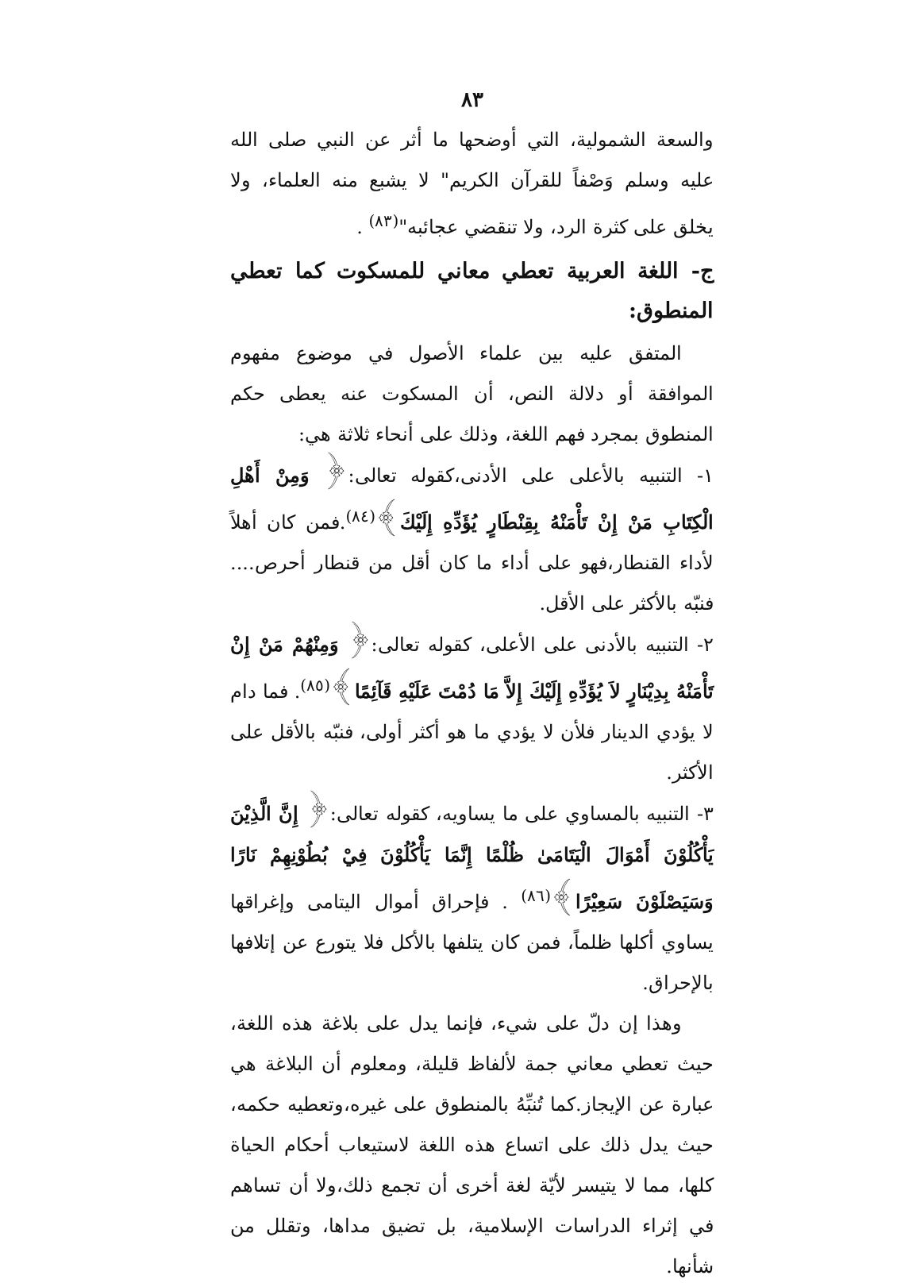٨٣
والسعة الشمولية، التي أوضحها ما أثر عن النبي صلى الله عليه وسلم وَصْفاً للقرآن الكريم" لا يشبع منه العلماء، ولا يخلق على كثرة الرد، ولا تنقضي عجائبه"<sup>(٨٣)</sup> .
ج- اللغة العربية تعطي معاني للمسكوت كما تعطي المنطوق:
المتفق عليه بين علماء الأصول في موضوع مفهوم الموافقة أو دلالة النص، أن المسكوت عنه يعطى حكم المنطوق بمجرد فهم اللغة، وذلك على أنحاء ثلاثة هي:
١- التنبيه بالأعلى على الأدنى،كقوله تعالى:﴿ وَمِنْ أَهْلِ الْكِتَابِ مَنْ إِنْ تَأْمَنْهُ بِقِنْطَارٍ يُؤَدِّهِ إِلَيْكَ﴾<sup>(٨٤)</sup>.فمن كان أهلاً لأداء القنطار،فهو على أداء ما كان أقل من قنطار أحرص.... فنبّه بالأكثر على الأقل.
٢- التنبيه بالأدنى على الأعلى، كقوله تعالى:﴿ وَمِنْهُمْ مَنْ إِنْ تَأْمَنْهُ بِدِيْنَارٍ لاَ يُؤَدِّهِ إِلَيْكَ إِلاَّ مَا دُمْتَ عَلَيْهِ قَآئِمًا﴾<sup>(٨٥)</sup>. فما دام لا يؤدي الدينار فلأن لا يؤدي ما هو أكثر أولى، فنبّه بالأقل على الأكثر.
٣- التنبيه بالمساوي على ما يساويه، كقوله تعالى:﴿ إِنَّ الَّذِيْنَ يَأْكُلُوْنَ أَمْوَالَ الْيَتَامَىٰ ظُلْمًا إِنَّمَا يَأْكُلُوْنَ فِيْ بُطُوْنِهِمْ نَارًا وَسَيَصْلَوْنَ سَعِيْرًا﴾<sup>(٨٦)</sup> . فإحراق أموال اليتامى وإغراقها يساوي أكلها ظلماً، فمن كان يتلفها بالأكل فلا يتورع عن إتلافها بالإحراق.
وهذا إن دلّ على شيء، فإنما يدل على بلاغة هذه اللغة، حيث تعطي معاني جمة لألفاظ قليلة، ومعلوم أن البلاغة هي عبارة عن الإيجاز.كما تُنبِّهُ بالمنطوق على غيره،وتعطيه حكمه، حيث يدل ذلك على اتساع هذه اللغة لاستيعاب أحكام الحياة كلها، مما لا يتيسر لأيّة لغة أخرى أن تجمع ذلك،ولا أن تساهم في إثراء الدراسات الإسلامية، بل تضيق مداها، وتقلل من شأنها.